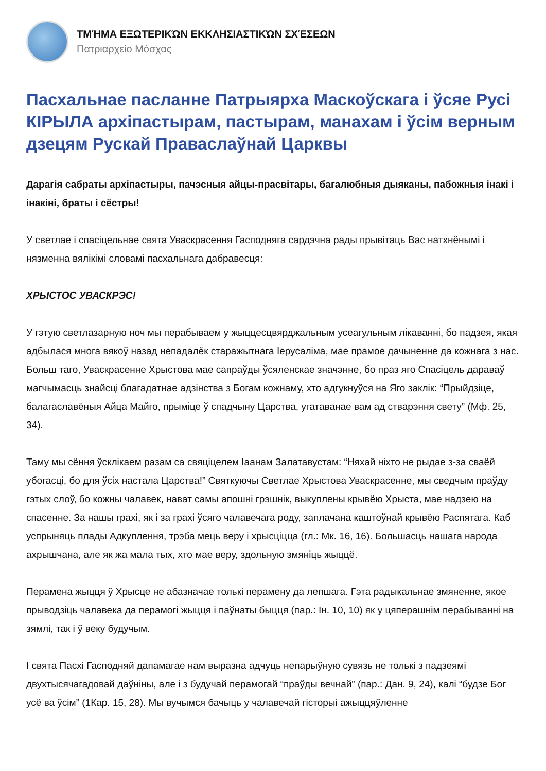ΤΜΉΜΑ ΕΞΩΤΕΡΙΚΏΝ ΕΚΚΛΗΣΙΑΣΤΙΚΏΝ ΣΧΈΣΕΩΝ
Πατριαρχείο Μόσχας
Пасхальнае пасланне Патрыярха Маскоўскага і ўсяе Русі КІРЫЛА архіпастырам, пастырам, манахам і ўсім верным дзецям Рускай Праваслаўнай Царквы
Дарагія сабраты архіпастыры, пачэсныя айцы-прасвітары, багалюбныя дыяканы, пабожныя інакі і інакіні, браты і сёстры!
У светлае і спасіцельнае свята Уваскрасення Гасподняга сардэчна рады прывітаць Вас натхнёнымі і нязменна вялікімі словамі пасхальнага дабравесця:
ХРЫСТОС УВАСКРЭС!
У гэтую светлазарную ноч мы перабываем у жыццесцвярджальным усеагульным лікаванні, бо падзея, якая адбылася многа вякоў назад непадалёк старажытнага Іерусаліма, мае прамое дачыненне да кожнага з нас. Больш таго, Уваскрасенне Хрыстова мае сапраўды ўсяленскае значэнне, бо праз яго Спасіцель дараваў магчымасць знайсці благадатнае адзінства з Богам кожнаму, хто адгукнуўся на Яго заклік: “Прыйдзіце, балагаславёныя Айца Майго, прыміце ў спадчыну Царства, угатаванае вам ад стварэння свету” (Мф. 25, 34).
Таму мы сёння ўсклікаем разам са свяціцелем Іаанам Залатавустам: “Няхай ніхто не рыдае з-за сваёй убогасці, бо для ўсіх настала Царства!” Святкуючы Светлае Хрыстова Уваскрасенне, мы сведчым праўду гэтых слоў, бо кожны чалавек, нават самы апошні грэшнік, выкуплены крывёю Хрыста, мае надзею на спасенне. За нашы грахі, як і за грахі ўсяго чалавечага роду, заплачана каштоўнай крывёю Распятага. Каб успрыняць плады Адкуплення, трэба мець веру і хрысціцца (гл.: Мк. 16, 16). Большасць нашага народа ахрышчана, але як жа мала тых, хто мае веру, здольную змяніць жыццё.
Перамена жыцця ў Хрысце не абазначае толькі перамену да лепшага. Гэта радыкальнае змяненне, якое прыводзіць чалавека да перамогі жыцця і паўнаты быцця (пар.: Ін. 10, 10) як у цяперашнім перабыванні на зямлі, так і ў веку будучым.
І свята Пасхі Гасподняй дапамагае нам выразна адчуць непарыўную сувязь не толькі з падзеямі двухтысячагадовай даўніны, але і з будучай перамогай “праўды вечнай” (пар.: Дан. 9, 24), калі “будзе Бог усё ва ўсім” (1Кар. 15, 28). Мы вучымся бачыць у чалавечай гісторыі ажыццяўленне